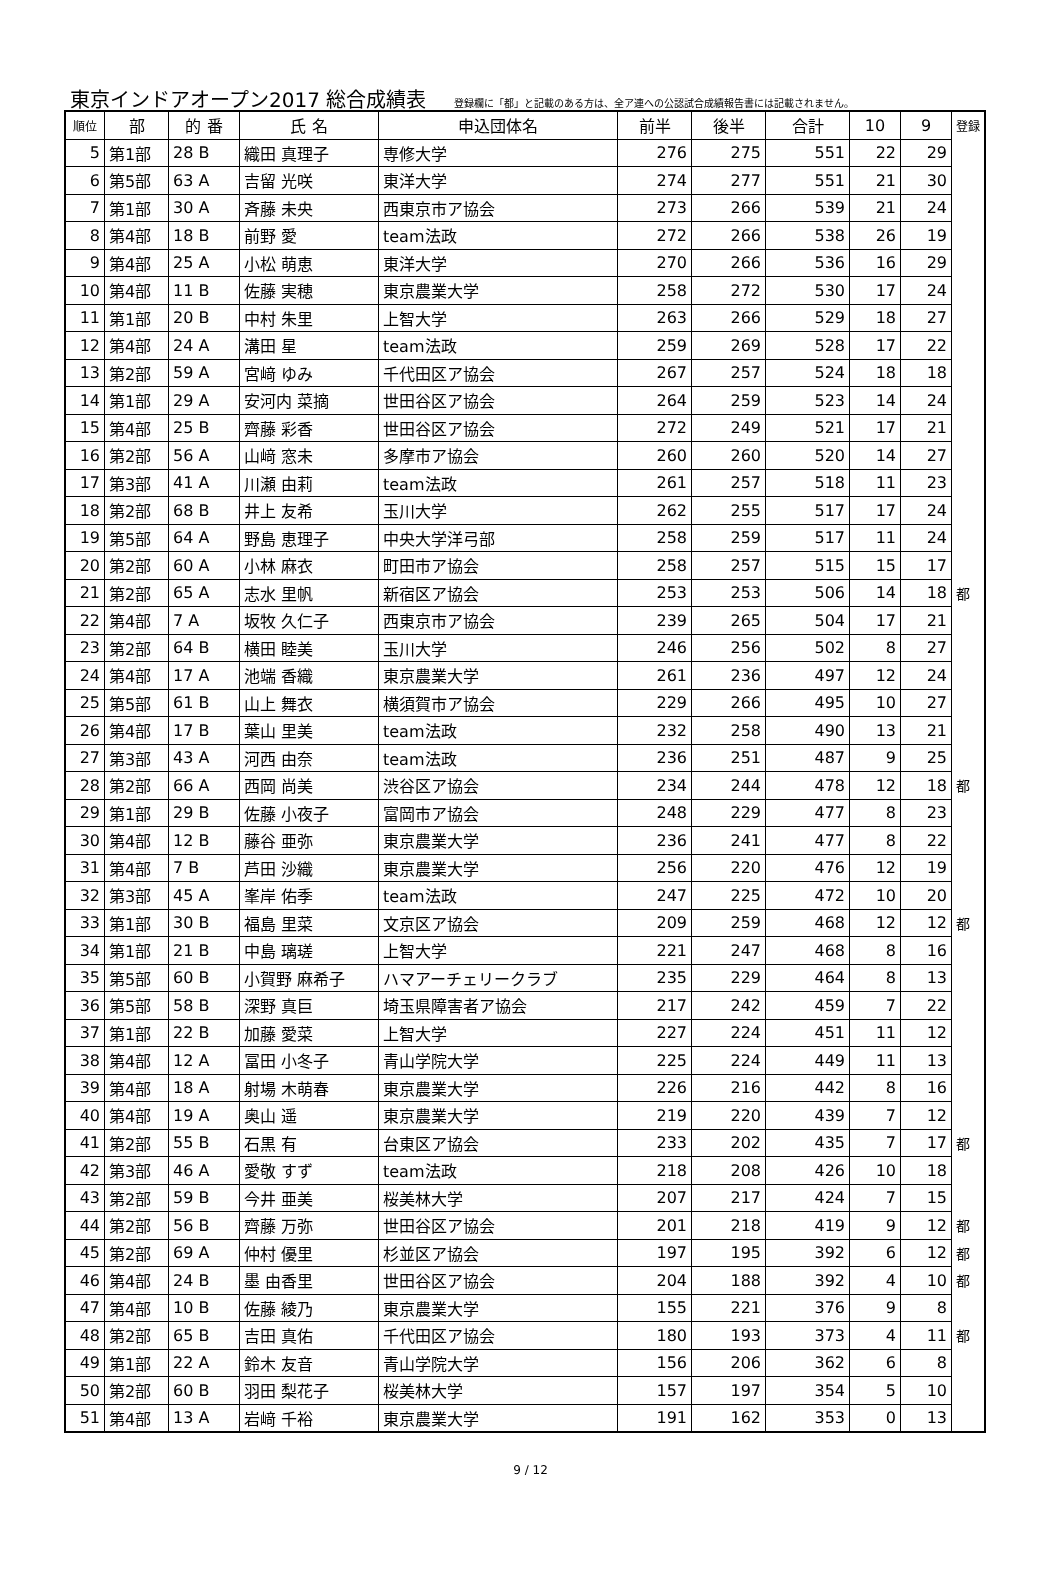東京インドアオープン2017 総合成績表 登録欄に「都」と記載のある方は、全ア連への公認試合成績報告書には記載されません。
| 順位 | 部 | 的 番 | 氏 名 | 申込団体名 | 前半 | 後半 | 合計 | 10 | 9 | 登録 |
| --- | --- | --- | --- | --- | --- | --- | --- | --- | --- | --- |
| 5 | 第1部 | 28 B | 織田 真理子 | 専修大学 | 276 | 275 | 551 | 22 | 29 | |
| 6 | 第5部 | 63 A | 吉留 光咲 | 東洋大学 | 274 | 277 | 551 | 21 | 30 | |
| 7 | 第1部 | 30 A | 斉藤 未央 | 西東京市ア協会 | 273 | 266 | 539 | 21 | 24 | |
| 8 | 第4部 | 18 B | 前野 愛 | team法政 | 272 | 266 | 538 | 26 | 19 | |
| 9 | 第4部 | 25 A | 小松 萌恵 | 東洋大学 | 270 | 266 | 536 | 16 | 29 | |
| 10 | 第4部 | 11 B | 佐藤 実穂 | 東京農業大学 | 258 | 272 | 530 | 17 | 24 | |
| 11 | 第1部 | 20 B | 中村 朱里 | 上智大学 | 263 | 266 | 529 | 18 | 27 | |
| 12 | 第4部 | 24 A | 溝田 星 | team法政 | 259 | 269 | 528 | 17 | 22 | |
| 13 | 第2部 | 59 A | 宮﨑 ゆみ | 千代田区ア協会 | 267 | 257 | 524 | 18 | 18 | |
| 14 | 第1部 | 29 A | 安河内 菜摘 | 世田谷区ア協会 | 264 | 259 | 523 | 14 | 24 | |
| 15 | 第4部 | 25 B | 齊藤 彩香 | 世田谷区ア協会 | 272 | 249 | 521 | 17 | 21 | |
| 16 | 第2部 | 56 A | 山﨑 窓未 | 多摩市ア協会 | 260 | 260 | 520 | 14 | 27 | |
| 17 | 第3部 | 41 A | 川瀬 由莉 | team法政 | 261 | 257 | 518 | 11 | 23 | |
| 18 | 第2部 | 68 B | 井上 友希 | 玉川大学 | 262 | 255 | 517 | 17 | 24 | |
| 19 | 第5部 | 64 A | 野島 恵理子 | 中央大学洋弓部 | 258 | 259 | 517 | 11 | 24 | |
| 20 | 第2部 | 60 A | 小林 麻衣 | 町田市ア協会 | 258 | 257 | 515 | 15 | 17 | |
| 21 | 第2部 | 65 A | 志水 里帆 | 新宿区ア協会 | 253 | 253 | 506 | 14 | 18 | 都 |
| 22 | 第4部 | 7 A | 坂牧 久仁子 | 西東京市ア協会 | 239 | 265 | 504 | 17 | 21 | |
| 23 | 第2部 | 64 B | 横田 睦美 | 玉川大学 | 246 | 256 | 502 | 8 | 27 | |
| 24 | 第4部 | 17 A | 池端 香織 | 東京農業大学 | 261 | 236 | 497 | 12 | 24 | |
| 25 | 第5部 | 61 B | 山上 舞衣 | 横須賀市ア協会 | 229 | 266 | 495 | 10 | 27 | |
| 26 | 第4部 | 17 B | 葉山 里美 | team法政 | 232 | 258 | 490 | 13 | 21 | |
| 27 | 第3部 | 43 A | 河西 由奈 | team法政 | 236 | 251 | 487 | 9 | 25 | |
| 28 | 第2部 | 66 A | 西岡 尚美 | 渋谷区ア協会 | 234 | 244 | 478 | 12 | 18 | 都 |
| 29 | 第1部 | 29 B | 佐藤 小夜子 | 富岡市ア協会 | 248 | 229 | 477 | 8 | 23 | |
| 30 | 第4部 | 12 B | 藤谷 亜弥 | 東京農業大学 | 236 | 241 | 477 | 8 | 22 | |
| 31 | 第4部 | 7 B | 芦田 沙織 | 東京農業大学 | 256 | 220 | 476 | 12 | 19 | |
| 32 | 第3部 | 45 A | 峯岸 佑季 | team法政 | 247 | 225 | 472 | 10 | 20 | |
| 33 | 第1部 | 30 B | 福島 里菜 | 文京区ア協会 | 209 | 259 | 468 | 12 | 12 | 都 |
| 34 | 第1部 | 21 B | 中島 璃瑳 | 上智大学 | 221 | 247 | 468 | 8 | 16 | |
| 35 | 第5部 | 60 B | 小賀野 麻希子 | ハマアーチェリークラブ | 235 | 229 | 464 | 8 | 13 | |
| 36 | 第5部 | 58 B | 深野 真巨 | 埼玉県障害者ア協会 | 217 | 242 | 459 | 7 | 22 | |
| 37 | 第1部 | 22 B | 加藤 愛菜 | 上智大学 | 227 | 224 | 451 | 11 | 12 | |
| 38 | 第4部 | 12 A | 冨田 小冬子 | 青山学院大学 | 225 | 224 | 449 | 11 | 13 | |
| 39 | 第4部 | 18 A | 射場 木萌春 | 東京農業大学 | 226 | 216 | 442 | 8 | 16 | |
| 40 | 第4部 | 19 A | 奥山 遥 | 東京農業大学 | 219 | 220 | 439 | 7 | 12 | |
| 41 | 第2部 | 55 B | 石黒 有 | 台東区ア協会 | 233 | 202 | 435 | 7 | 17 | 都 |
| 42 | 第3部 | 46 A | 愛敬 すず | team法政 | 218 | 208 | 426 | 10 | 18 | |
| 43 | 第2部 | 59 B | 今井 亜美 | 桜美林大学 | 207 | 217 | 424 | 7 | 15 | |
| 44 | 第2部 | 56 B | 齊藤 万弥 | 世田谷区ア協会 | 201 | 218 | 419 | 9 | 12 | 都 |
| 45 | 第2部 | 69 A | 仲村 優里 | 杉並区ア協会 | 197 | 195 | 392 | 6 | 12 | 都 |
| 46 | 第4部 | 24 B | 墨 由香里 | 世田谷区ア協会 | 204 | 188 | 392 | 4 | 10 | 都 |
| 47 | 第4部 | 10 B | 佐藤 綾乃 | 東京農業大学 | 155 | 221 | 376 | 9 | 8 | |
| 48 | 第2部 | 65 B | 吉田 真佑 | 千代田区ア協会 | 180 | 193 | 373 | 4 | 11 | 都 |
| 49 | 第1部 | 22 A | 鈴木 友音 | 青山学院大学 | 156 | 206 | 362 | 6 | 8 | |
| 50 | 第2部 | 60 B | 羽田 梨花子 | 桜美林大学 | 157 | 197 | 354 | 5 | 10 | |
| 51 | 第4部 | 13 A | 岩﨑 千裕 | 東京農業大学 | 191 | 162 | 353 | 0 | 13 | |
9 / 12